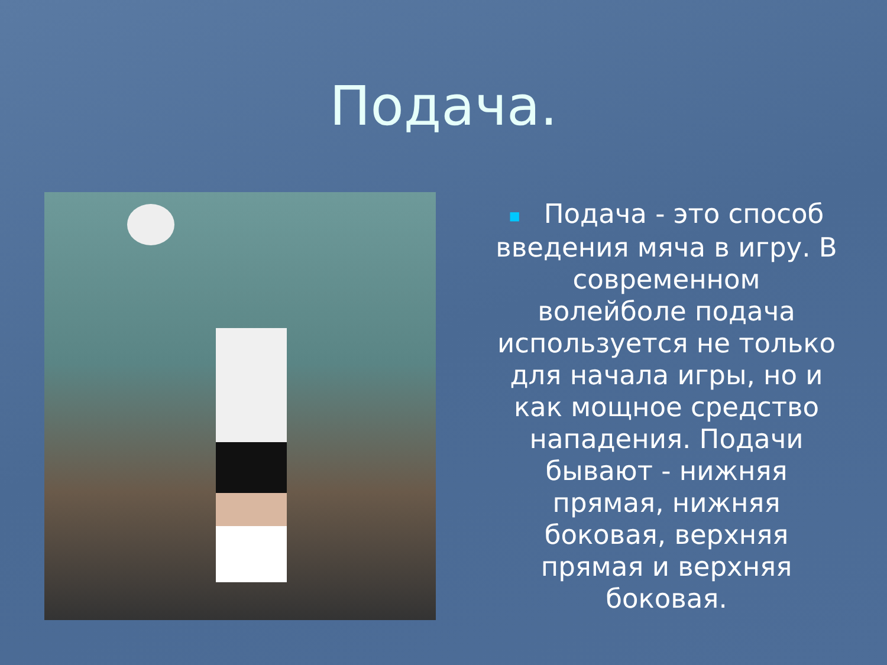Подача.
■ Подача - это способ введения мяча в игру. В современном волейболе подача используется не только для начала игры, но и как мощное средство нападения. Подачи бывают - нижняя прямая, нижняя боковая, верхняя прямая и верхняя боковая.